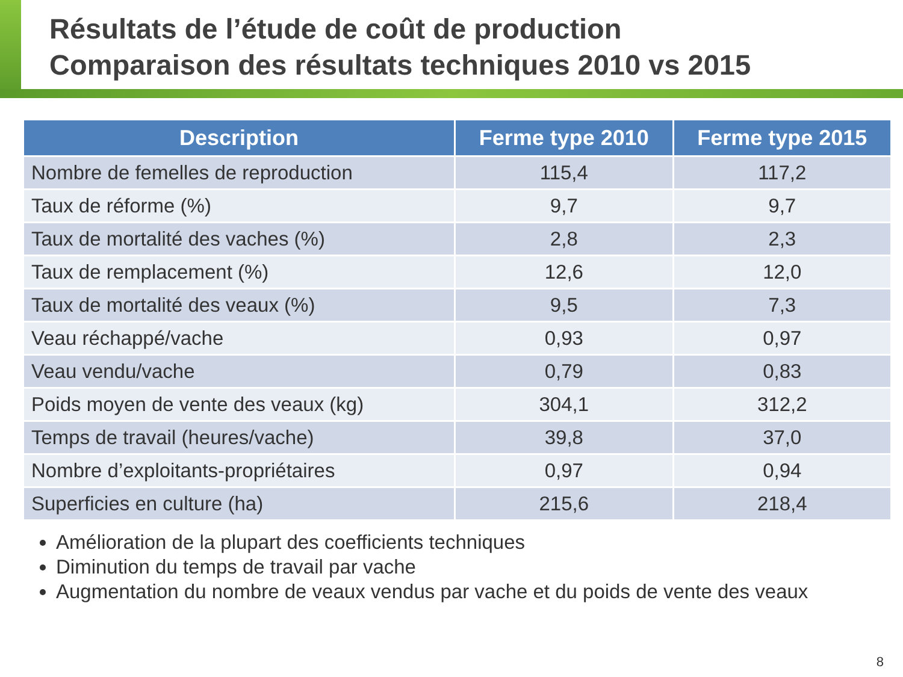Résultats de l’étude de coût de production
Comparaison des résultats techniques 2010 vs 2015
| Description | Ferme type 2010 | Ferme type 2015 |
| --- | --- | --- |
| Nombre de femelles de reproduction | 115,4 | 117,2 |
| Taux de réforme (%) | 9,7 | 9,7 |
| Taux de mortalité des vaches (%) | 2,8 | 2,3 |
| Taux de remplacement (%) | 12,6 | 12,0 |
| Taux de mortalité des veaux (%) | 9,5 | 7,3 |
| Veau réchappé/vache | 0,93 | 0,97 |
| Veau vendu/vache | 0,79 | 0,83 |
| Poids moyen de vente des veaux (kg) | 304,1 | 312,2 |
| Temps de travail (heures/vache) | 39,8 | 37,0 |
| Nombre d’exploitants-propriétaires | 0,97 | 0,94 |
| Superficies en culture (ha) | 215,6 | 218,4 |
Amélioration de la plupart des coefficients techniques
Diminution du temps de travail par vache
Augmentation du nombre de veaux vendus par vache et du poids de vente des veaux
8